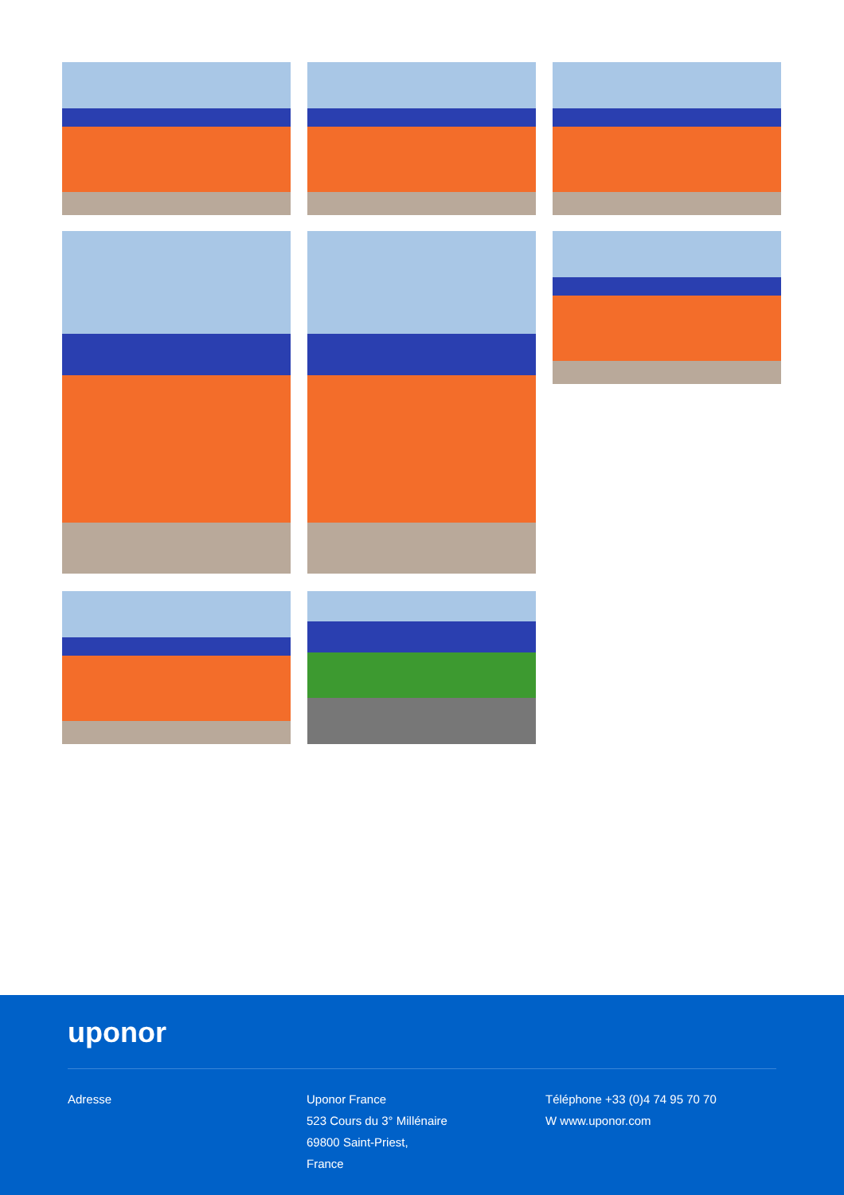uponor
Adresse Uponor France
523 Cours du 3° Millénaire
69800 Saint-Priest,
France
Téléphone +33 (0)4 74 95 70 70
W www.uponor.com